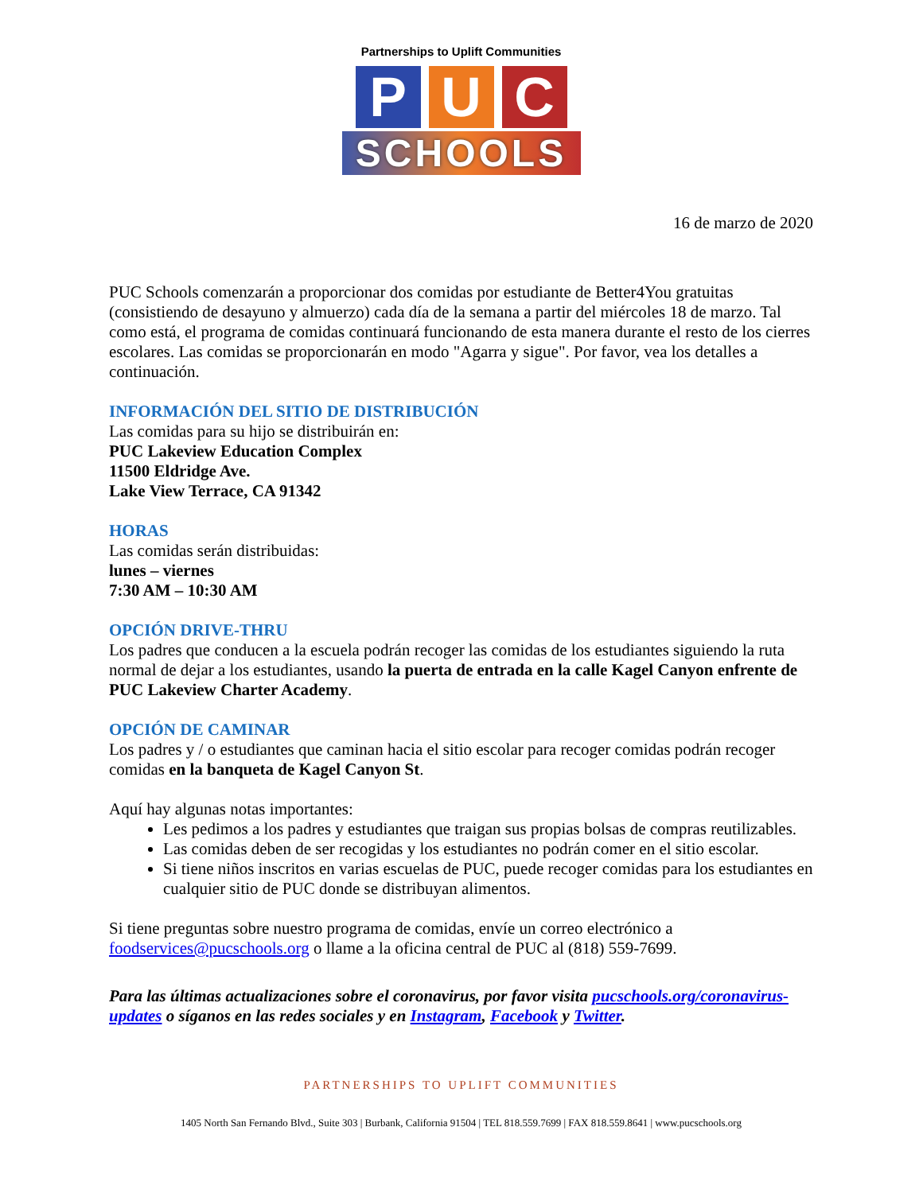Partnerships to Uplift Communities
P U C
SCHOOLS
16 de marzo de 2020
PUC Schools comenzarán a proporcionar dos comidas por estudiante de Better4You gratuitas (consistiendo de desayuno y almuerzo) cada día de la semana a partir del miércoles 18 de marzo. Tal como está, el programa de comidas continuará funcionando de esta manera durante el resto de los cierres escolares. Las comidas se proporcionarán en modo "Agarra y sigue". Por favor, vea los detalles a continuación.
INFORMACIÓN DEL SITIO DE DISTRIBUCIÓN
Las comidas para su hijo se distribuirán en:
PUC Lakeview Education Complex
11500 Eldridge Ave.
Lake View Terrace, CA 91342
HORAS
Las comidas serán distribuidas:
lunes – viernes
7:30 AM – 10:30 AM
OPCIÓN DRIVE-THRU
Los padres que conducen a la escuela podrán recoger las comidas de los estudiantes siguiendo la ruta normal de dejar a los estudiantes, usando la puerta de entrada en la calle Kagel Canyon enfrente de PUC Lakeview Charter Academy.
OPCIÓN DE CAMINAR
Los padres y / o estudiantes que caminan hacia el sitio escolar para recoger comidas podrán recoger comidas en la banqueta de Kagel Canyon St.
Aquí hay algunas notas importantes:
Les pedimos a los padres y estudiantes que traigan sus propias bolsas de compras reutilizables.
Las comidas deben de ser recogidas y los estudiantes no podrán comer en el sitio escolar.
Si tiene niños inscritos en varias escuelas de PUC, puede recoger comidas para los estudiantes en cualquier sitio de PUC donde se distribuyan alimentos.
Si tiene preguntas sobre nuestro programa de comidas, envíe un correo electrónico a foodservices@pucschools.org o llame a la oficina central de PUC al (818) 559-7699.
Para las últimas actualizaciones sobre el coronavirus, por favor visita pucschools.org/coronavirus-updates o síganos en las redes sociales y en Instagram, Facebook y Twitter.
PARTNERSHIPS TO UPLIFT COMMUNITIES
1405 North San Fernando Blvd., Suite 303 | Burbank, California 91504 | TEL 818.559.7699 | FAX 818.559.8641 | www.pucschools.org